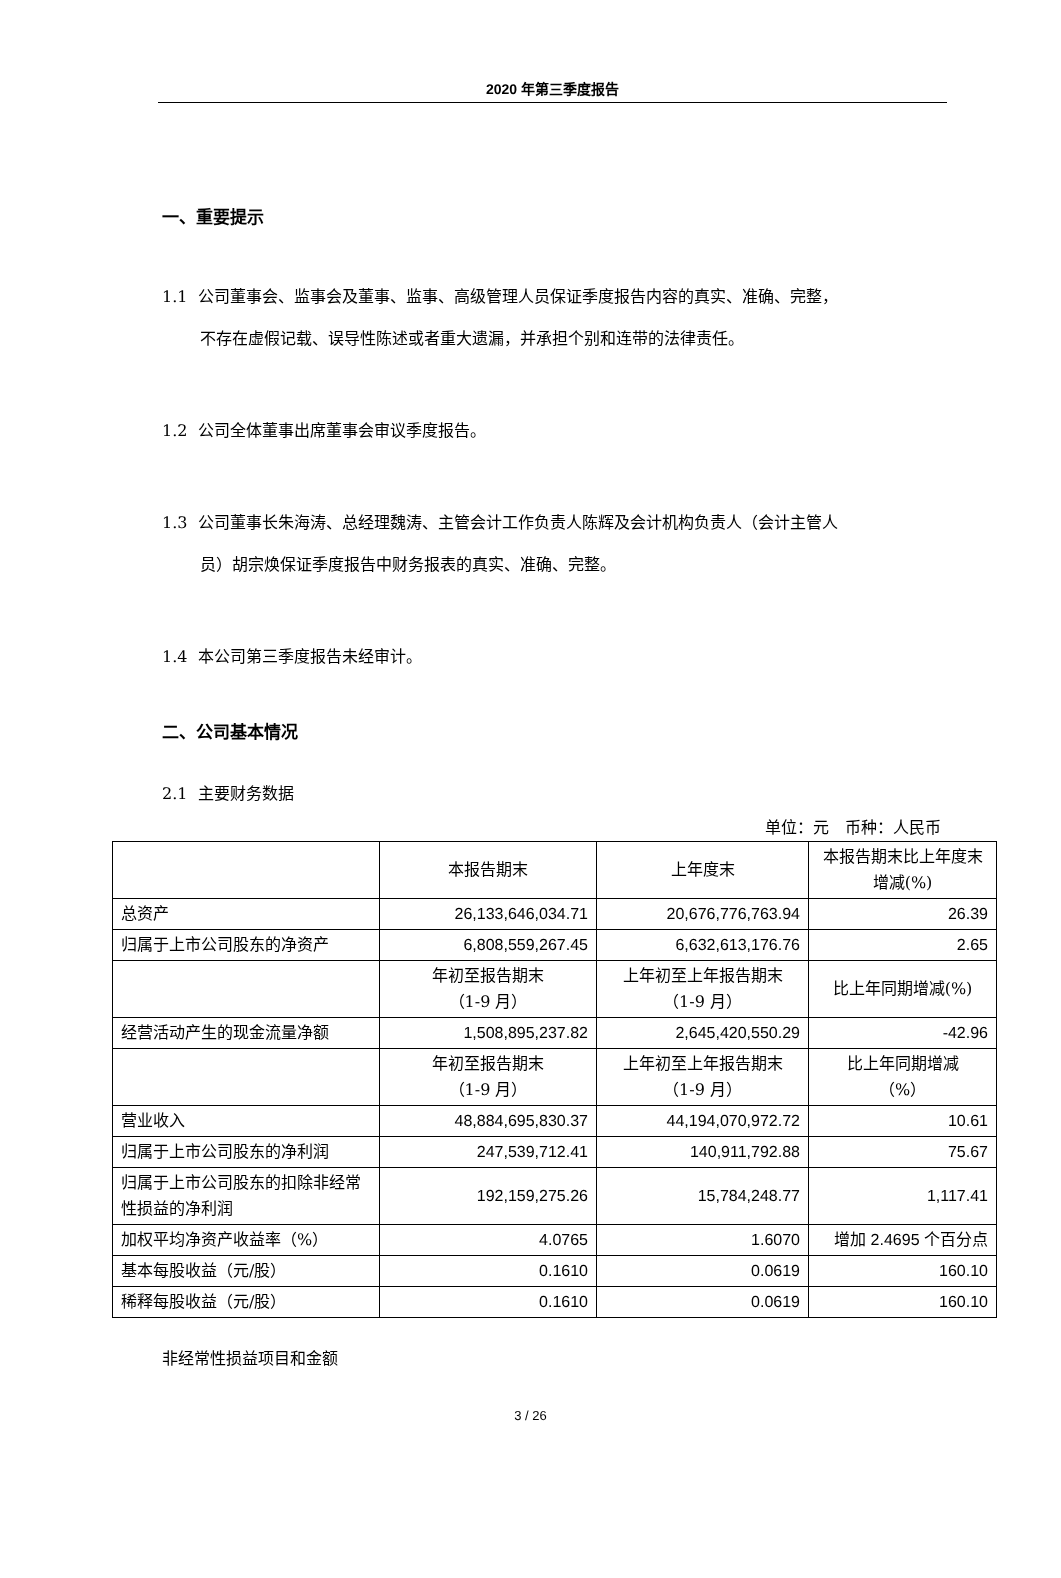2020 年第三季度报告
一、重要提示
1.1 公司董事会、监事会及董事、监事、高级管理人员保证季度报告内容的真实、准确、完整，
不存在虚假记载、误导性陈述或者重大遗漏，并承担个别和连带的法律责任。
1.2 公司全体董事出席董事会审议季度报告。
1.3 公司董事长朱海涛、总经理魏涛、主管会计工作负责人陈辉及会计机构负责人（会计主管人
员）胡宗焕保证季度报告中财务报表的真实、准确、完整。
1.4 本公司第三季度报告未经审计。
二、公司基本情况
2.1 主要财务数据
单位：元　币种：人民币
| | 本报告期末 | 上年度末 | 本报告期末比上年度末增减(%) |
| 总资产 | 26,133,646,034.71 | 20,676,776,763.94 | 26.39 |
| 归属于上市公司股东的净资产 | 6,808,559,267.45 | 6,632,613,176.76 | 2.65 |
| | 年初至报告期末 （1-9 月） | 上年初至上年报告期末 （1-9 月） | 比上年同期增减(%) |
| 经营活动产生的现金流量净额 | 1,508,895,237.82 | 2,645,420,550.29 | -42.96 |
| | 年初至报告期末 （1-9 月） | 上年初至上年报告期末 （1-9 月） | 比上年同期增减 （%） |
| 营业收入 | 48,884,695,830.37 | 44,194,070,972.72 | 10.61 |
| 归属于上市公司股东的净利润 | 247,539,712.41 | 140,911,792.88 | 75.67 |
| 归属于上市公司股东的扣除非经常性损益的净利润 | 192,159,275.26 | 15,784,248.77 | 1,117.41 |
| 加权平均净资产收益率（%） | 4.0765 | 1.6070 | 增加 2.4695 个百分点 |
| 基本每股收益（元/股） | 0.1610 | 0.0619 | 160.10 |
| 稀释每股收益（元/股） | 0.1610 | 0.0619 | 160.10 |
非经常性损益项目和金额
3 / 26